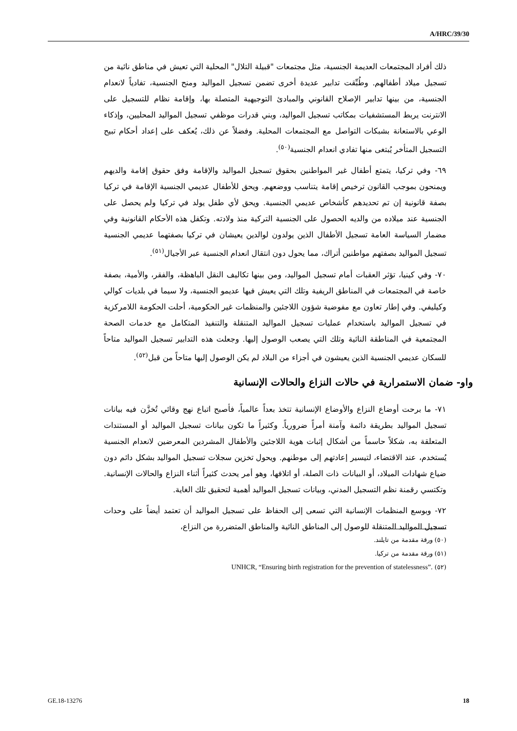A/HRC/39/30
ذلك أفراد المجتمعات العديمة الجنسية، مثل مجتمعات "قبيلة التلال" المحلية التي تعيش في مناطق نائية من تسجيل ميلاد أطفالهم. وطُبِّقت تدابير عديدة أخرى تضمن تسجيل المواليد ومنح الجنسية، تفادياً لانعدام الجنسية، من بينها تدابير الإصلاح القانوني والمبادئ التوجيهية المتصلة بها، وإقامة نظام للتسجيل على الانترنت يربط المستشفيات بمكاتب تسجيل المواليد، وبني قدرات موظفي تسجيل المواليد المحليين، وإذكاء الوعي بالاستعانة بشبكات التواصل مع المجتمعات المحلية. وفضلاً عن ذلك، يُعكف على إعداد أحكام تبيح التسجيل المتأخر يُبتغى منها تفادي انعدام الجنسية<sup>(٥٠)</sup>.
٦٩- وفي تركيا، يتمتع أطفال غير المواطنين بحقوق تسجيل المواليد والإقامة وفق حقوق إقامة والديهم ويمنحون بموجب القانون ترخيص إقامة يتناسب ووضعهم. ويحق للأطفال عديمي الجنسية الإقامة في تركيا بصفة قانونية إن تم تحديدهم كأشخاص عديمي الجنسية. ويحق لأي طفل يولد في تركيا ولم يحصل على الجنسية عند ميلاده من والديه الحصول على الجنسية التركية منذ ولادته. وتكفل هذه الأحكام القانونية وفي مضمار السياسة العامة تسجيل الأطفال الذين يولدون لوالدين يعيشان في تركيا بصفتهما عديمي الجنسية تسجيل المواليد بصفتهم مواطنين أتراك، مما يحول دون انتقال انعدام الجنسية عبر الأجيال<sup>(٥١)</sup>.
٧٠- وفي كينيا، تؤثر العقبات أمام تسجيل المواليد، ومن بينها تكاليف النقل الباهظة، والفقر، والأمية، بصفة خاصة في المجتمعات في المناطق الريفية وتلك التي يعيش فيها عديمو الجنسية، ولا سيما في بلديات كوالي وكيليفي. وفي إطار تعاون مع مفوضية شؤون اللاجئين والمنظمات غير الحكومية، أحلت الحكومة اللامركزية في تسجيل المواليد باستخدام عمليات تسجيل المواليد المتنقلة والتنفيذ المتكامل مع خدمات الصحة المجتمعية في المناطقة النائية وتلك التي يصعب الوصول إليها. وجعلت هذه التدابير تسجيل المواليد متاحاً للسكان عديمي الجنسية الذين يعيشون في أجزاء من البلاد لم يكن الوصول إليها متاحاً من قبل<sup>(٥٢)</sup>.
واو- ضمان الاستمرارية في حالات النزاع والحالات الإنسانية
٧١- ما برحت أوضاع النزاع والأوضاع الإنسانية تتخذ بعداً عالمياً، فأصبح اتباع نهج وقائي تُخزَّن فيه بيانات تسجيل المواليد بطريقة دائمة وآمنة أمراً ضرورياً. وكثيراً ما تكون بيانات تسجيل المواليد أو المستندات المتعلقة به، شكلاً حاسماً من أشكال إثبات هوية اللاجئين والأطفال المشردين المعرضين لانعدام الجنسية يُستخدم، عند الاقتضاء، لتيسير إعادتهم إلى موطنهم. ويحول تخزين سجلات تسجيل المواليد بشكل دائم دون ضياع شهادات الميلاد، أو البيانات ذات الصلة، أو اتلافها، وهو أمر يحدث كثيراً أثناء النزاع والحالات الإنسانية. وتكتسي رقمنة نظم التسجيل المدني، وبيانات تسجيل المواليد أهمية لتحقيق تلك الغاية.
٧٢- وبوسع المنظمات الإنسانية التي تسعى إلى الحفاظ على تسجيل المواليد أن تعتمد أيضاً على وحدات تسجيل المواليد المتنقلة للوصول إلى المناطق النائية والمناطق المتضررة من النزاع،
(٥٠) ورقة مقدمة من تايلند.
(٥١) ورقة مقدمة من تركيا.
(٥٢) UNHCR, “Ensuring birth registration for the prevention of statelessness”.
GE.18-13276 18